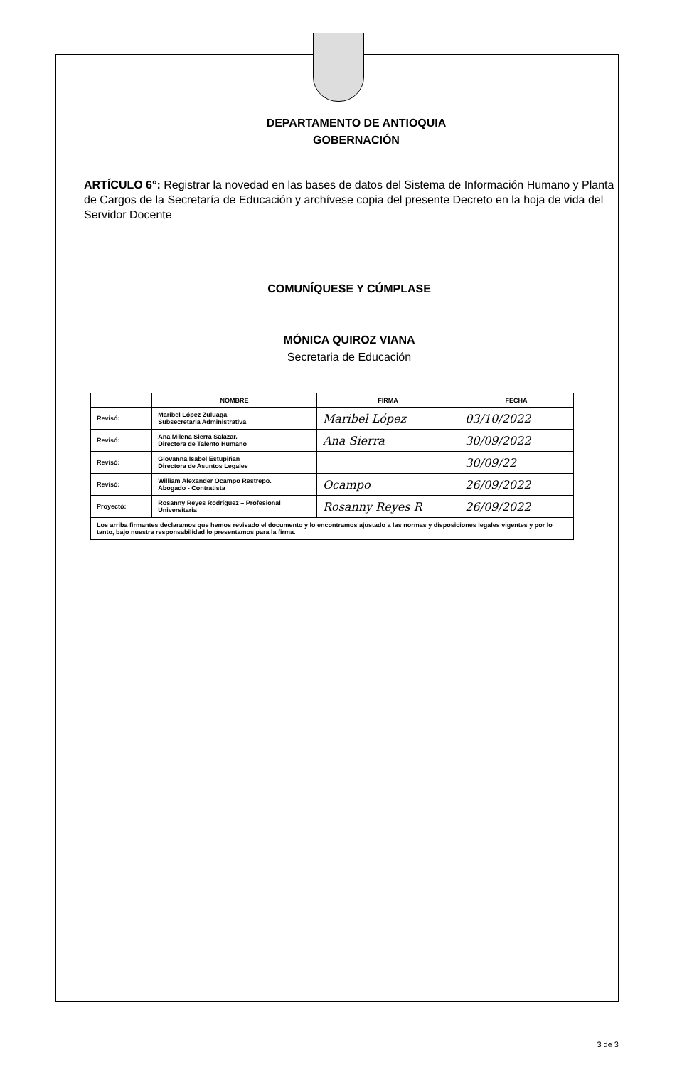DEPARTAMENTO DE ANTIOQUIA
GOBERNACIÓN
ARTÍCULO 6°: Registrar la novedad en las bases de datos del Sistema de Información Humano y Planta de Cargos de la Secretaría de Educación y archívese copia del presente Decreto en la hoja de vida del Servidor Docente
COMUNÍQUESE Y CÚMPLASE
MÓNICA QUIROZ VIANA
Secretaria de Educación
| | NOMBRE | FIRMA | FECHA |
| --- | --- | --- | --- |
| Revisó: | Maribel López Zuluaga Subsecretaria Administrativa | Maribel López | 03/10/2022 |
| Revisó: | Ana Milena Sierra Salazar. Directora de Talento Humano | Ana Sierra | 30/09/2022 |
| Revisó: | Giovanna Isabel Estupiñan Directora de Asuntos Legales | | 30/09/22 |
| Revisó: | William Alexander Ocampo Restrepo. Abogado - Contratista | Ocampo | 26/09/2022 |
| Proyectó: | Rosanny Reyes Rodríguez – Profesional Universitaria | Rosanny Reyes R | 26/09/2022 |
| Los arriba firmantes declaramos que hemos revisado el documento y lo encontramos ajustado a las normas y disposiciones legales vigentes y por lo tanto, bajo nuestra responsabilidad lo presentamos para la firma. | | | |
3 de 3